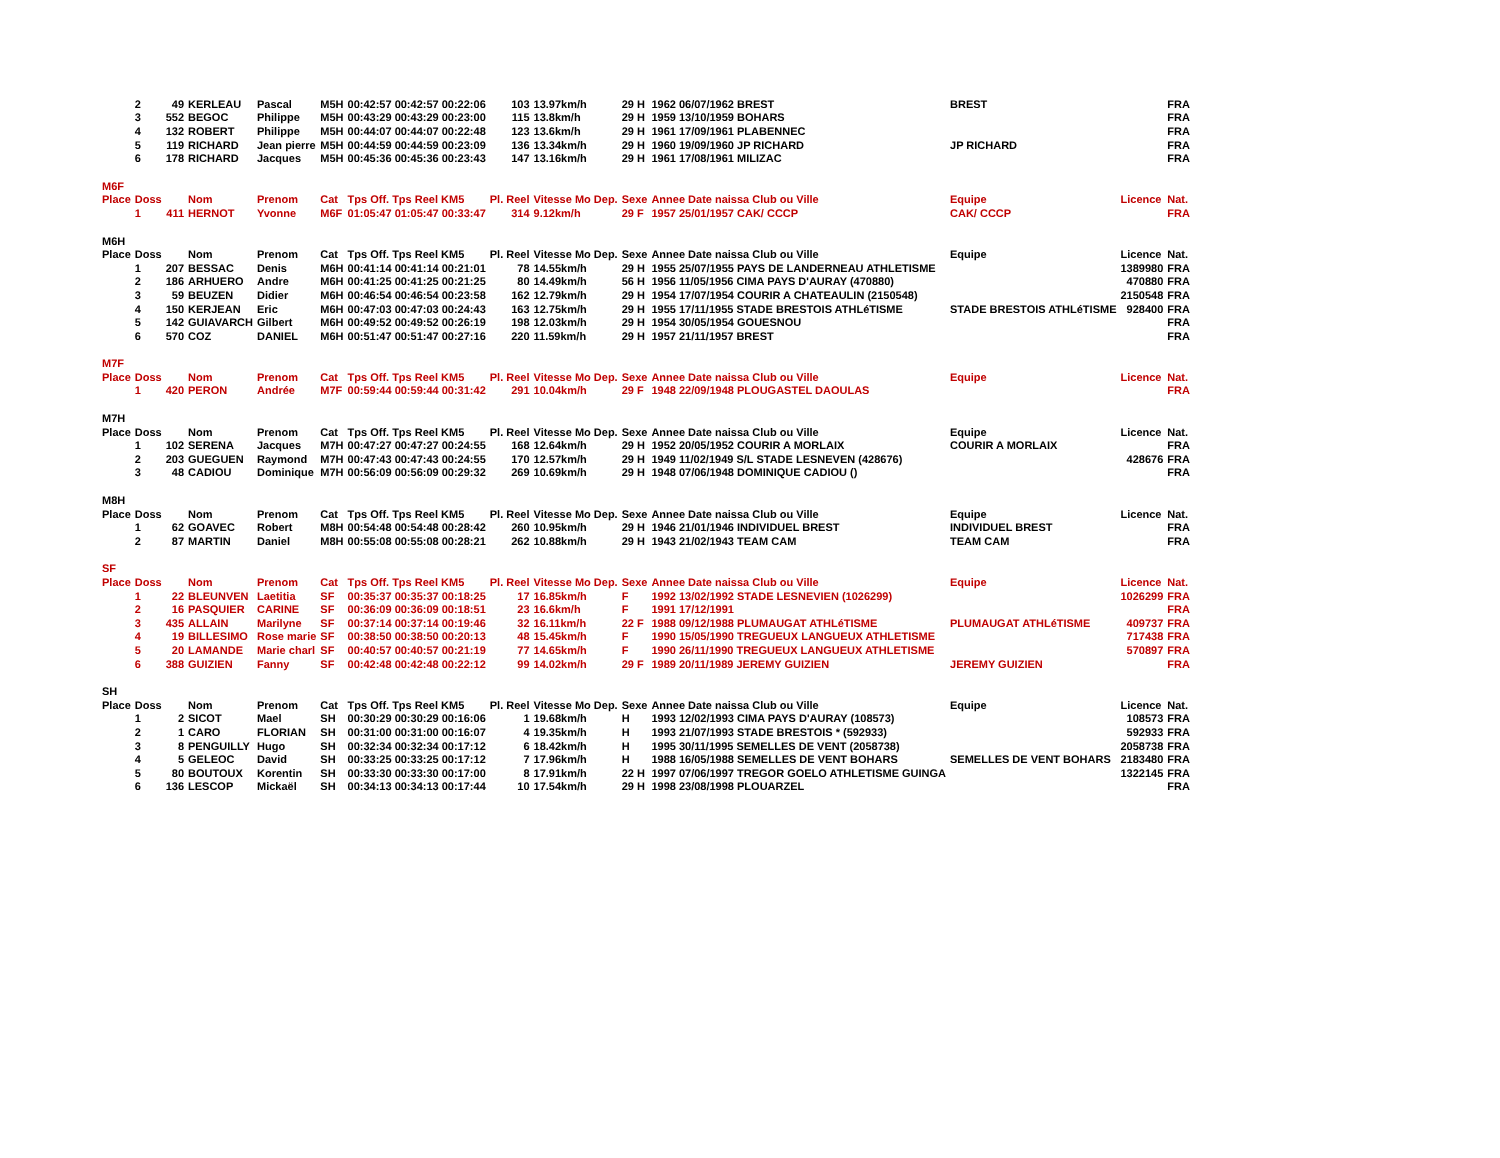| | 2 | 49 | KERLEAU | Pascal | M5H | 00:42:57 00:42:57 00:22:06 | 103 | 13.97km/h | 29 H | 1962 06/07/1962 BREST | BREST | | FRA |
| | 3 | 552 | BEGOC | Philippe | M5H | 00:43:29 00:43:29 00:23:00 | 115 | 13.8km/h | 29 H | 1959 13/10/1959 BOHARS | | | FRA |
| | 4 | 132 | ROBERT | Philippe | M5H | 00:44:07 00:44:07 00:22:48 | 123 | 13.6km/h | 29 H | 1961 17/09/1961 PLABENNEC | | | FRA |
| | 5 | 119 | RICHARD | Jean pierre | M5H | 00:44:59 00:44:59 00:23:09 | 136 | 13.34km/h | 29 H | 1960 19/09/1960 JP RICHARD | JP RICHARD | | FRA |
| | 6 | 178 | RICHARD | Jacques | M5H | 00:45:36 00:45:36 00:23:43 | 147 | 13.16km/h | 29 H | 1961 17/08/1961 MILIZAC | | | FRA |
| M6F | | | | | | | | | | | | | |
| Place | Doss | | Nom | Prenom | Cat | Tps Off. Tps Reel KM5 | Pl. Reel | Vitesse Mo Dep. | Sexe | Annee Date naissa Club ou Ville | Equipe | Licence | Nat. |
| | 1 | 411 | HERNOT | Yvonne | M6F | 01:05:47 01:05:47 00:33:47 | 314 | 9.12km/h | 29 F | 1957 25/01/1957 CAK/ CCCP | CAK/ CCCP | | FRA |
| M6H | | | | | | | | | | | | | |
| Place | Doss | | Nom | Prenom | Cat | Tps Off. Tps Reel KM5 | Pl. Reel | Vitesse Mo Dep. | Sexe | Annee Date naissa Club ou Ville | Equipe | Licence | Nat. |
| | 1 | 207 | BESSAC | Denis | M6H | 00:41:14 00:41:14 00:21:01 | 78 | 14.55km/h | 29 H | 1955 25/07/1955 PAYS DE LANDERNEAU ATHLETISME | | 1389980 | FRA |
| | 2 | 186 | ARHUERO | Andre | M6H | 00:41:25 00:41:25 00:21:25 | 80 | 14.49km/h | 56 H | 1956 11/05/1956 CIMA PAYS D'AURAY (470880) | | 470880 | FRA |
| | 3 | 59 | BEUZEN | Didier | M6H | 00:46:54 00:46:54 00:23:58 | 162 | 12.79km/h | 29 H | 1954 17/07/1954 COURIR A CHATEAULIN (2150548) | | 2150548 | FRA |
| | 4 | 150 | KERJEAN | Eric | M6H | 00:47:03 00:47:03 00:24:43 | 163 | 12.75km/h | 29 H | 1955 17/11/1955 STADE BRESTOIS ATHLéTISME | STADE BRESTOIS ATHLéTISME | 928400 | FRA |
| | 5 | 142 | GUIAVARCH | Gilbert | M6H | 00:49:52 00:49:52 00:26:19 | 198 | 12.03km/h | 29 H | 1954 30/05/1954 GOUESNOU | | | FRA |
| | 6 | 570 | COZ | DANIEL | M6H | 00:51:47 00:51:47 00:27:16 | 220 | 11.59km/h | 29 H | 1957 21/11/1957 BREST | | | FRA |
| M7F | | | | | | | | | | | | | |
| Place | Doss | | Nom | Prenom | Cat | Tps Off. Tps Reel KM5 | Pl. Reel | Vitesse Mo Dep. | Sexe | Annee Date naissa Club ou Ville | Equipe | Licence | Nat. |
| | 1 | 420 | PERON | Andrée | M7F | 00:59:44 00:59:44 00:31:42 | 291 | 10.04km/h | 29 F | 1948 22/09/1948 PLOUGASTEL DAOULAS | | | FRA |
| M7H | | | | | | | | | | | | | |
| Place | Doss | | Nom | Prenom | Cat | Tps Off. Tps Reel KM5 | Pl. Reel | Vitesse Mo Dep. | Sexe | Annee Date naissa Club ou Ville | Equipe | Licence | Nat. |
| | 1 | 102 | SERENA | Jacques | M7H | 00:47:27 00:47:27 00:24:55 | 168 | 12.64km/h | 29 H | 1952 20/05/1952 COURIR A MORLAIX | COURIR A MORLAIX | | FRA |
| | 2 | 203 | GUEGUEN | Raymond | M7H | 00:47:43 00:47:43 00:24:55 | 170 | 12.57km/h | 29 H | 1949 11/02/1949 S/L STADE LESNEVEN (428676) | | 428676 | FRA |
| | 3 | 48 | CADIOU | Dominique | M7H | 00:56:09 00:56:09 00:29:32 | 269 | 10.69km/h | 29 H | 1948 07/06/1948 DOMINIQUE CADIOU () | | | FRA |
| M8H | | | | | | | | | | | | | |
| Place | Doss | | Nom | Prenom | Cat | Tps Off. Tps Reel KM5 | Pl. Reel | Vitesse Mo Dep. | Sexe | Annee Date naissa Club ou Ville | Equipe | Licence | Nat. |
| | 1 | 62 | GOAVEC | Robert | M8H | 00:54:48 00:54:48 00:28:42 | 260 | 10.95km/h | 29 H | 1946 21/01/1946 INDIVIDUEL BREST | INDIVIDUEL BREST | | FRA |
| | 2 | 87 | MARTIN | Daniel | M8H | 00:55:08 00:55:08 00:28:21 | 262 | 10.88km/h | 29 H | 1943 21/02/1943 TEAM CAM | TEAM CAM | | FRA |
| SF | | | | | | | | | | | | | |
| Place | Doss | | Nom | Prenom | Cat | Tps Off. Tps Reel KM5 | Pl. Reel | Vitesse Mo Dep. | Sexe | Annee Date naissa Club ou Ville | Equipe | Licence | Nat. |
| | 1 | 22 | BLEUNVEN | Laetitia | SF | 00:35:37 00:35:37 00:18:25 | 17 | 16.85km/h | F | 1992 13/02/1992 STADE LESNEVIEN (1026299) | | 1026299 | FRA |
| | 2 | 16 | PASQUIER | CARINE | SF | 00:36:09 00:36:09 00:18:51 | 23 | 16.6km/h | F | 1991 17/12/1991 | | | FRA |
| | 3 | 435 | ALLAIN | Marilyne | SF | 00:37:14 00:37:14 00:19:46 | 32 | 16.11km/h | 22 F | 1988 09/12/1988 PLUMAUGAT ATHLéTISME | PLUMAUGAT ATHLéTISME | 409737 | FRA |
| | 4 | 19 | BILLESIMO | Rose marie | SF | 00:38:50 00:38:50 00:20:13 | 48 | 15.45km/h | F | 1990 15/05/1990 TREGUEUX LANGUEUX ATHLETISME | | 717438 | FRA |
| | 5 | 20 | LAMANDE | Marie charl | SF | 00:40:57 00:40:57 00:21:19 | 77 | 14.65km/h | F | 1990 26/11/1990 TREGUEUX LANGUEUX ATHLETISME | | 570897 | FRA |
| | 6 | 388 | GUIZIEN | Fanny | SF | 00:42:48 00:42:48 00:22:12 | 99 | 14.02km/h | 29 F | 1989 20/11/1989 JEREMY GUIZIEN | JEREMY GUIZIEN | | FRA |
| SH | | | | | | | | | | | | | |
| Place | Doss | | Nom | Prenom | Cat | Tps Off. Tps Reel KM5 | Pl. Reel | Vitesse Mo Dep. | Sexe | Annee Date naissa Club ou Ville | Equipe | Licence | Nat. |
| | 1 | 2 | SICOT | Mael | SH | 00:30:29 00:30:29 00:16:06 | 1 | 19.68km/h | H | 1993 12/02/1993 CIMA PAYS D'AURAY (108573) | | 108573 | FRA |
| | 2 | 1 | CARO | FLORIAN | SH | 00:31:00 00:31:00 00:16:07 | 4 | 19.35km/h | H | 1993 21/07/1993 STADE BRESTOIS * (592933) | | 592933 | FRA |
| | 3 | 8 | PENGUILLY | Hugo | SH | 00:32:34 00:32:34 00:17:12 | 6 | 18.42km/h | H | 1995 30/11/1995 SEMELLES DE VENT (2058738) | | 2058738 | FRA |
| | 4 | 5 | GELEOC | David | SH | 00:33:25 00:33:25 00:17:12 | 7 | 17.96km/h | H | 1988 16/05/1988 SEMELLES DE VENT BOHARS | SEMELLES DE VENT BOHARS | 2183480 | FRA |
| | 5 | 80 | BOUTOUX | Korentin | SH | 00:33:30 00:33:30 00:17:00 | 8 | 17.91km/h | 22 H | 1997 07/06/1997 TREGOR GOELO ATHLETISME GUINGA | | 1322145 | FRA |
| | 6 | 136 | LESCOP | Mickaël | SH | 00:34:13 00:34:13 00:17:44 | 10 | 17.54km/h | 29 H | 1998 23/08/1998 PLOUARZEL | | | FRA |